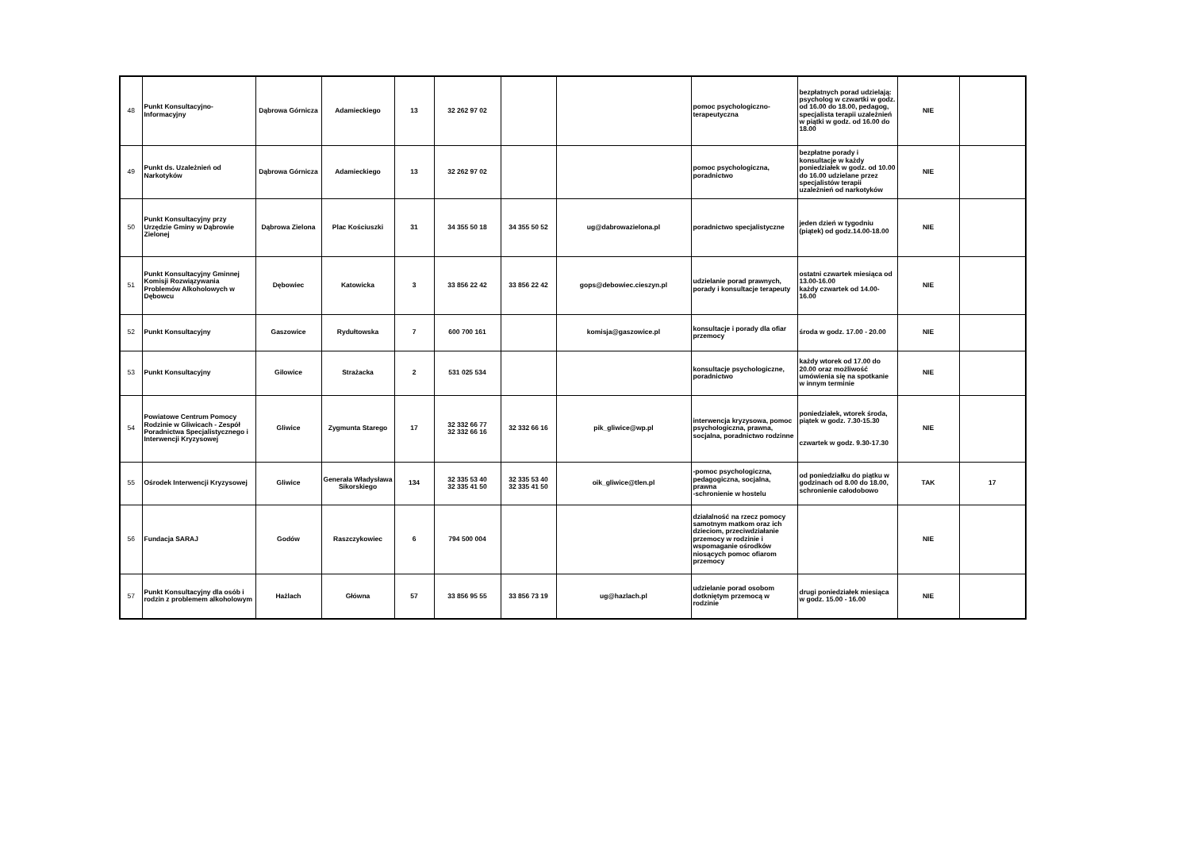| 48 | Punkt Konsultacyjno-Informacyjny | Dąbrowa Górnicza | Adamieckiego | 13 | 32 262 97 02 | | | pomoc psychologiczno-terapeutyczna | bezpłatnych porad udzielają: psycholog w czwartki w godz. od 16.00 do 18.00, pedagog, specjalista terapii uzależnień w piątki w godz. od 16.00 do 18.00 | NIE | |
| 49 | Punkt ds. Uzależnień od Narkotyków | Dąbrowa Górnicza | Adamieckiego | 13 | 32 262 97 02 | | | pomoc psychologiczna, poradnictwo | bezpłatne porady i konsultacje w każdy poniedziałek w godz. od 10.00 do 16.00 udzielane przez specjalistów terapii uzależnień od narkotyków | NIE | |
| 50 | Punkt Konsultacyjny przy Urzędzie Gminy w Dąbrowie Zielonej | Dąbrowa Zielona | Plac Kościuszki | 31 | 34 355 50 18 | 34 355 50 52 | ug@dabrowazielona.pl | poradnictwo specjalistyczne | jeden dzień w tygodniu (piątek) od godz.14.00-18.00 | NIE | |
| 51 | Punkt Konsultacyjny Gminnej Komisji Rozwiązywania Problemów Alkoholowych w Dębowcu | Dębowiec | Katowicka | 3 | 33 856 22 42 | 33 856 22 42 | gops@debowiec.cieszyn.pl | udzielanie porad prawnych, porady i konsultacje terapeuty | ostatni czwartek miesiąca od 13.00-16.00 każdy czwartek od 14.00-16.00 | NIE | |
| 52 | Punkt Konsultacyjny | Gaszowice | Rydułtowska | 7 | 600 700 161 | | komisja@gaszowice.pl | konsultacje i porady dla ofiar przemocy | środa w godz. 17.00 - 20.00 | NIE | |
| 53 | Punkt Konsultacyjny | Gilowice | Strażacka | 2 | 531 025 534 | | | konsultacje psychologiczne, poradnictwo | każdy wtorek od 17.00 do 20.00 oraz możliwość umówienia się na spotkanie w innym terminie | NIE | |
| 54 | Powiatowe Centrum Pomocy Rodzinie w Gliwicach - Zespół Poradnictwa Specjalistycznego i Interwencji Kryzysowej | Gliwice | Zygmunta Starego | 17 | 32 332 66 77 32 332 66 16 | 32 332 66 16 | pik_gliwice@wp.pl | interwencja kryzysowa, pomoc psychologiczna, prawna, socjalna, poradnictwo rodzinne | poniedziałek, wtorek środa, piątek w godz. 7.30-15.30 czwartek w godz. 9.30-17.30 | NIE | |
| 55 | Ośrodek Interwencji Kryzysowej | Gliwice | Generała Władysława Sikorskiego | 134 | 32 335 53 40 32 335 41 50 | 32 335 53 40 32 335 41 50 | oik_gliwice@tlen.pl | -pomoc psychologiczna, pedagogiczna, socjalna, prawna -schronienie w hostelu | od poniedziałku do piątku w godzinach od 8.00 do 18.00, schronienie całodobowo | TAK | 17 |
| 56 | Fundacja SARAJ | Godów | Raszczykowiec | 6 | 794 500 004 | | | działalność na rzecz pomocy samotnym matkom oraz ich dzieciom, przeciwdziałanie przemocy w rodzinie i wspomaganie ośrodków niosących pomoc ofiarom przemocy | | NIE | |
| 57 | Punkt Konsultacyjny dla osób i rodzin z problemem alkoholowym | Hażlach | Główna | 57 | 33 856 95 55 | 33 856 73 19 | ug@hazlach.pl | udzielanie porad osobom dotkniętym przemocą w rodzinie | drugi poniedziałek miesiąca w godz. 15.00 - 16.00 | NIE | |